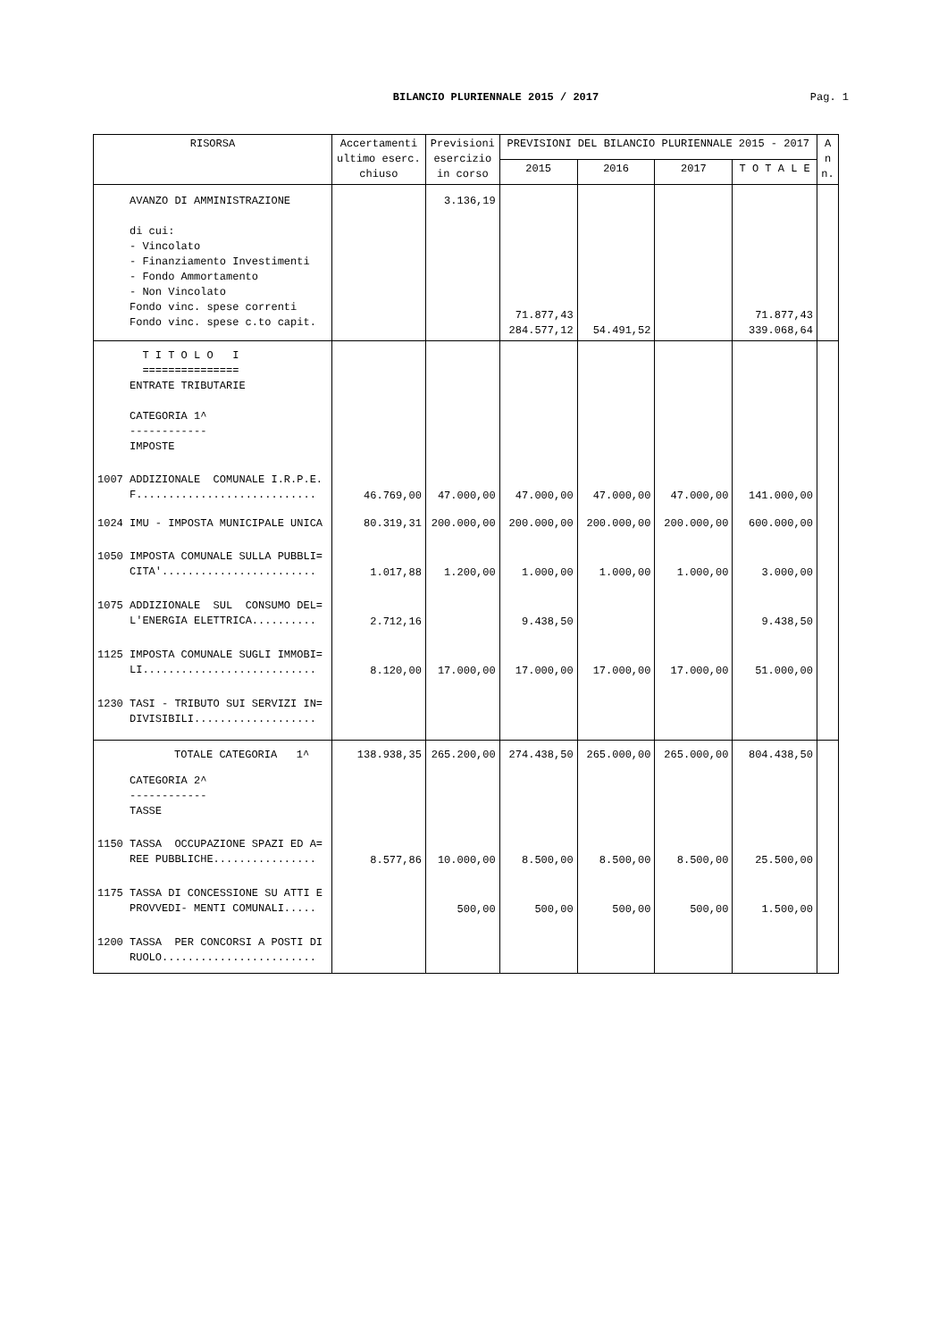BILANCIO PLURIENNALE 2015 / 2017
Pag. 1
| RISORSA | Accertamenti ultimo eserc. chiuso | Previsioni esercizio in corso | PREVISIONI DEL BILANCIO PLURIENNALE 2015 - 2017 | | | | A n n. |
| --- | --- | --- | --- | --- | --- | --- | --- |
| | | | 2015 | 2016 | 2017 | T O T A L E | |
| AVANZO DI AMMINISTRAZIONE di cui: - Vincolato - Finanziamento Investimenti - Fondo Ammortamento - Non Vincolato Fondo vinc. spese correnti Fondo vinc. spese c.to capit. | | 3.136,19 | 71.877,43 284.577,12 | 54.491,52 | | 71.877,43 339.068,64 | |
| T I T O L O I =============== ENTRATE TRIBUTARIE CATEGORIA 1^ ------------ IMPOSTE | | | | | | | |
| 1007 ADDIZIONALE COMUNALE I.R.P.E. F............................ | 46.769,00 | 47.000,00 | 47.000,00 | 47.000,00 | 47.000,00 | 141.000,00 | |
| 1024 IMU - IMPOSTA MUNICIPALE UNICA | 80.319,31 | 200.000,00 | 200.000,00 | 200.000,00 | 200.000,00 | 600.000,00 | |
| 1050 IMPOSTA COMUNALE SULLA PUBBLI= CITA'........................ | 1.017,88 | 1.200,00 | 1.000,00 | 1.000,00 | 1.000,00 | 3.000,00 | |
| 1075 ADDIZIONALE SUL CONSUMO DEL= L'ENERGIA ELETTRICA.......... | 2.712,16 | | 9.438,50 | | | 9.438,50 | |
| 1125 IMPOSTA COMUNALE SUGLI IMMOBI= LI........................... | 8.120,00 | 17.000,00 | 17.000,00 | 17.000,00 | 17.000,00 | 51.000,00 | |
| 1230 TASI - TRIBUTO SUI SERVIZI IN= DIVISIBILI................... | | | | | | | |
| TOTALE CATEGORIA 1^ | 138.938,35 | 265.200,00 | 274.438,50 | 265.000,00 | 265.000,00 | 804.438,50 | |
| CATEGORIA 2^ ------------ TASSE | | | | | | | |
| 1150 TASSA OCCUPAZIONE SPAZI ED A= REE PUBBLICHE................ | 8.577,86 | 10.000,00 | 8.500,00 | 8.500,00 | 8.500,00 | 25.500,00 | |
| 1175 TASSA DI CONCESSIONE SU ATTI E PROVVEDI- MENTI COMUNALI..... | | 500,00 | 500,00 | 500,00 | 500,00 | 1.500,00 | |
| 1200 TASSA PER CONCORSI A POSTI DI RUOLO........................ | | | | | | | |